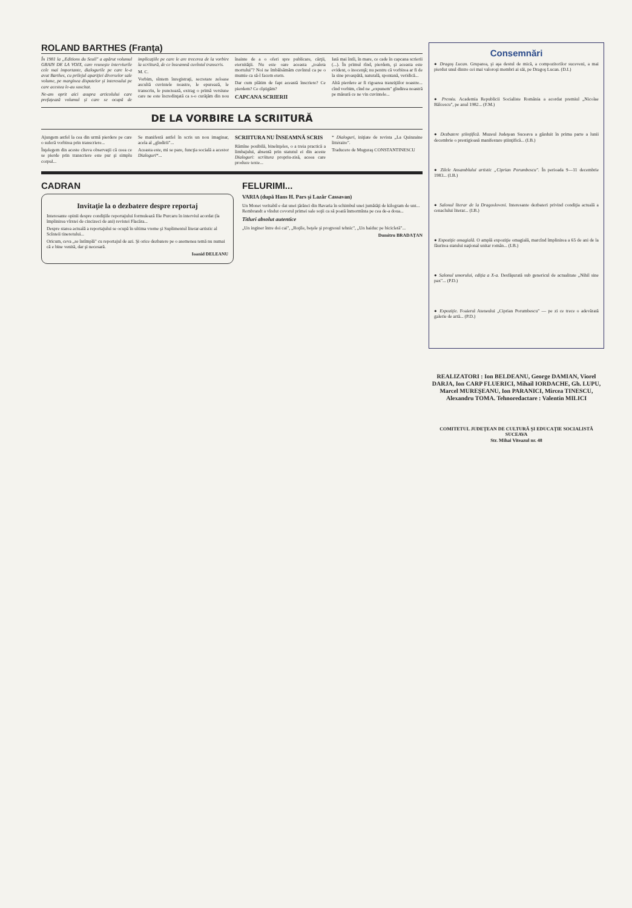ROLAND BARTHES (Franţa)
În 1981 la „Editions du Seuil" a apărut volumul GRAIN DE LA VOIX, care reuneşte interviurile cele mai importante, dialogurile pe care le-a avut Barthes, cu prilejul apariţiei diverselor sale volume, pe marginea disputelor şi interesului pe care acestea le-au suscitat.
Ne-am oprit aici asupra articolului care prefaţează volumul şi care se ocupă de implicaţiile pe care le are trecerea de la vorbire la scriitură, de ce înseamnă cuvîntul transcris.
M. C.
Vorbim, sîntem înregistraţi, secretare zeloase ascultă cuvintele noastre, le epurează, le transcriu, le punctează, extrag o primă versiune care ne este încredinţată ca s-o curăţăm din nou înainte de a o oferi spre publicare, cărţii, eternităţii. Nu este oare aceasta „toaleta mortului"? Noi ne îmbălsămăm cuvîntul ca pe o mumie ca să-l facem etern.
Dar cum plătim de fapt această înscriere? Ce pierdem? Ce cîştigăm?
CAPCANA SCRIERII
Iată mai întîi, în mare, ce cade în capcana scrierii (...). În primul rînd, pierdem, şi aceasta este evident, o inocenţă; nu pentru că vorbirea ar fi de la sine proaspătă, naturală, spontană, veridică...
Altă pierdere ar fi rigoarea tranziţiilor noastre... cînd vorbim, cînd ne „expunem" gîndirea noastră pe măsură ce ne vin cuvintele...
DE LA VORBIRE LA SCRIITURĂ
Ajungem astfel la cea din urmă pierdere pe care o suferă vorbirea prin transcriere...
Înţelegem din aceste cîteva observaţii că ceea ce se pierde prin transcriere este pur şi simplu corpul...
Se manifestă astfel în scris un nou imaginar, acela al „gîndirii"...
Aceasta este, mi se pare, funcţia socială a acestor Dialoguri*...
SCRIITURA NU ÎNSEAMNĂ SCRIS
Rămîne posibilă, bineînţeles, o a treia practică a limbajului, absentă prin statutul ei din aceste Dialoguri: scriitura propriu-zisă, aceea care produce texte...
* Dialoguri, iniţiate de revista „La Quinzaine littéraire".
Traducere de Muguraş CONSTANTINESCU
CADRAN
Invitaţie la o dezbatere despre reportaj
Interesante opinii despre condiţiile reportajului formulează Ilie Purcaru în interviul acordat (la împlinirea vîrstei de cincizeci de ani) revistei Flacăra...
Despre starea actuală a reportajului se ocupă în ultima vreme şi Suplimentul literar-artistic al Scînteii tineretului...
Oricum, ceva „se întîmplă" cu reportajul de azi. Şi orice dezbatere pe o asemenea temă nu numai că e bine venită, dar şi necesară.
Ioanid DELEANU
FELURIMI...
VARIA (după Hans H. Pars şi Lazăr Cassavan)
Un Monet veritabil e dat unei ţărănci din Bavaria în schimbul unei jumătăţi de kilogram de unt... Rembrandt a vîndut covorul primei sale soţii ca să poată înmormînta pe cea de-a doua...
Titluri absolut autentice
„Un inginer între doi cai", „Roţile, beţele şi progresul tehnic", „Un haiduc pe bicicletă"...
Dumitru BRADAŢAN
Consemnări
● Dragoş Lucan. Gruparea, şi aşa destul de mică, a compozitorilor suceveni, a mai pierdut unul dintre cei mai valoroşi membri ai săi, pe Dragoş Lucan. (D.I.)
● Premiu. Academia Republicii Socialiste România a acordat premiul „Nicolae Bălcescu", pe anul 1982... (F.M.)
● Dezbatere ştiinţifică. Muzeul Judeţean Suceava a găzduit în prima parte a lunii decembrie o prestigioasă manifestare ştiinţifică... (I.B.)
● Zilele Ansamblului artistic „Ciprian Porumbescu". În perioada 9—11 decembrie 1983... (I.B.)
● Salonul literar de la Dragosloveni. Interesante dezbateri privind condiţia actuală a cenaclului literar... (I.B.)
● Expoziţie omagială. O amplă expoziţie omagială, marcînd împlinirea a 65 de ani de la făurirea statului naţional unitar român... (I.B.)
● Salonul umorului, ediţia a X-a. Desfăşurată sub genericul de actualitate „Nihil sine pax"... (P.D.)
● Expoziţie. Foaierul Ateneului „Ciprian Porumbescu" — pe zi ce trece o adevărată galerie de artă... (P.D.)
REALIZATORI : Ion BELDEANU, George DAMIAN, Viorel DARJA, Ion CARP FLUERICI, Mihail IORDACHE, Gh. LUPU, Marcel MUREŞEANU, Ion PARANICI, Mircea TINESCU, Alexandru TOMA. Tehnoredactare : Valentin MILICI
COMITETUL JUDEŢEAN DE CULTURĂ ŞI EDUCAŢIE SOCIALISTĂ SUCEAVA
Str. Mihai Viteazul nr. 48